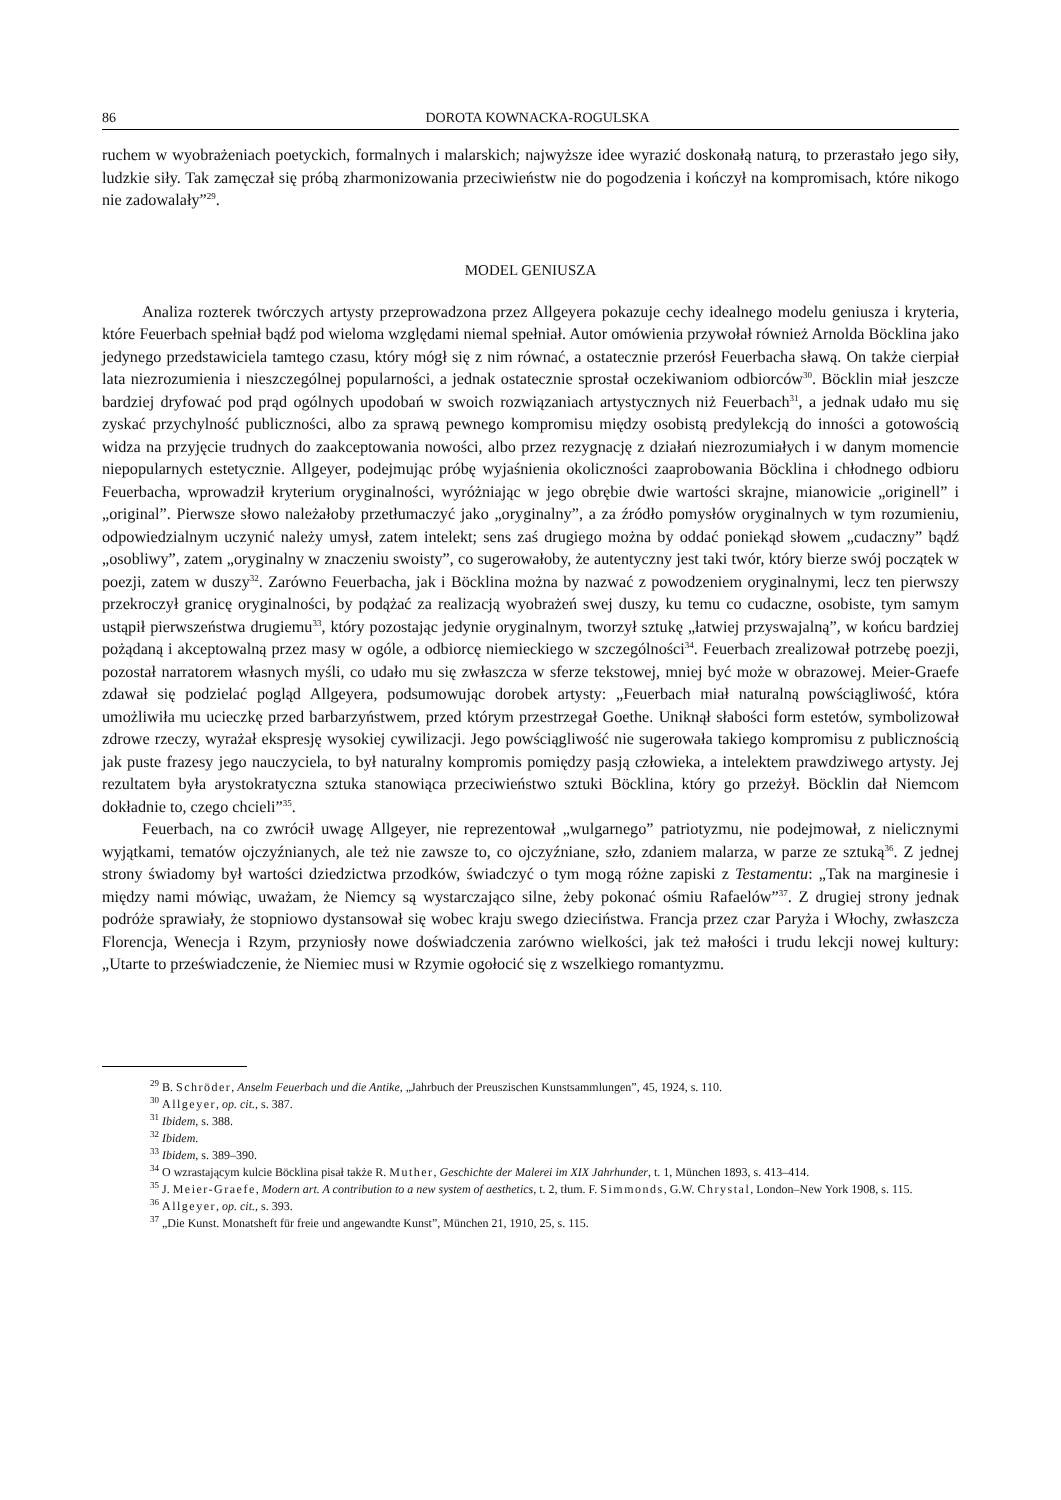86 DOROTA KOWNACKA-ROGULSKA
ruchem w wyobrażeniach poetyckich, formalnych i malarskich; najwyższe idee wyrazić doskonałą naturą, to przerastało jego siły, ludzkie siły. Tak zamęczał się próbą zharmonizowania przeciwieństw nie do pogodzenia i kończył na kompromisach, które nikogo nie zadowalały”<sup>29</sup>.
MODEL GENIUSZA
Analiza rozterek twórczych artysty przeprowadzona przez Allgeyera pokazuje cechy idealnego modelu geniusza i kryteria, które Feuerbach spełniał bądź pod wieloma względami niemal spełniał. Autor omówienia przywołał również Arnolda Böcklina jako jedynego przedstawiciela tamtego czasu, który mógł się z nim równać, a ostatecznie przerósł Feuerbacha sławą. On także cierpiał lata niezrozumienia i nieszczególnej popularności, a jednak ostatecznie sprostał oczekiwaniom odbiorców<sup>30</sup>. Böcklin miał jeszcze bardziej dryfować pod prąd ogólnych upodobań w swoich rozwiązaniach artystycznych niż Feuerbach<sup>31</sup>, a jednak udało mu się zyskać przychylność publiczności, albo za sprawą pewnego kompromisu między osobistą predylekcją do inności a gotowością widza na przyjęcie trudnych do zaakceptowania nowości, albo przez rezygnację z działań niezrozumiałych i w danym momencie niepopularnych estetycznie. Allgeyer, podejmując próbę wyjaśnienia okoliczności zaaprobowania Böcklina i chłodnego odbioru Feuerbacha, wprowadził kryterium oryginalności, wyróżniając w jego obrębie dwie wartości skrajne, mianowicie „originell” i „original”. Pierwsze słowo należałoby przetłumaczyć jako „oryginalny”, a za źródło pomysłów oryginalnych w tym rozumieniu, odpowiedzialnym uczynić należy umysł, zatem intelekt; sens zaś drugiego można by oddać poniekąd słowem „cudaczny” bądź „osobliwy”, zatem „oryginalny w znaczeniu swoisty”, co sugerowałoby, że autentyczny jest taki twór, który bierze swój początek w poezji, zatem w duszy<sup>32</sup>. Zarówno Feuerbacha, jak i Böcklina można by nazwać z powodzeniem oryginalnymi, lecz ten pierwszy przekroczył granicę oryginalności, by podążać za realizacją wyobrażeń swej duszy, ku temu co cudaczne, osobiste, tym samym ustąpił pierwszeństwa drugiemu<sup>33</sup>, który pozostając jedynie oryginalnym, tworzył sztukę „łatwiej przyswajalną”, w końcu bardziej pożądaną i akceptowalną przez masy w ogóle, a odbiorcę niemieckiego w szczególności<sup>34</sup>. Feuerbach zrealizował potrzebę poezji, pozostał narratorem własnych myśli, co udało mu się zwłaszcza w sferze tekstowej, mniej być może w obrazowej. Meier-Graefe zdawał się podzielać pogląd Allgeyera, podsumowując dorobek artysty: „Feuerbach miał naturalną powściągliwość, która umożliwiła mu ucieczkę przed barbarzyństwem, przed którym przestrzegał Goethe. Uniknął słabości form estetów, symbolizował zdrowe rzeczy, wyrażał ekspresję wysokiej cywilizacji. Jego powściągliwość nie sugerowała takiego kompromisu z publicznością jak puste frazesy jego nauczyciela, to był naturalny kompromis pomiędzy pasją człowieka, a intelektem prawdziwego artysty. Jej rezultatem była arystokratyczna sztuka stanowiąca przeciwieństwo sztuki Böcklina, który go przeżył. Böcklin dał Niemcom dokładnie to, czego chcieli”<sup>35</sup>.
Feuerbach, na co zwrócił uwagę Allgeyer, nie reprezentował „wulgarnego” patriotyzmu, nie podejmował, z nielicznymi wyjątkami, tematów ojczyźnianych, ale też nie zawsze to, co ojczyźniane, szło, zdaniem malarza, w parze ze sztuką<sup>36</sup>. Z jednej strony świadomy był wartości dziedzictwa przodków, świadczyć o tym mogą różne zapiski z Testamentu: „Tak na marginesie i między nami mówiąc, uważam, że Niemcy są wystarczająco silne, żeby pokonać ośmiu Rafaelów”<sup>37</sup>. Z drugiej strony jednak podróże sprawiały, że stopniowo dystansował się wobec kraju swego dzieciństwa. Francja przez czar Paryża i Włochy, zwłaszcza Florencja, Wenecja i Rzym, przyniosły nowe doświadczenia zarówno wielkości, jak też małości i trudu lekcji nowej kultury: „Utarte to przeświadczenie, że Niemiec musi w Rzymie ogołocić się z wszelkiego romantyzmu.
<sup>29</sup> B. Schröder, Anselm Feuerbach und die Antike, „Jahrbuch der Preuszischen Kunstsammlungen”, 45, 1924, s. 110.
<sup>30</sup> Allgeyer, op. cit., s. 387.
<sup>31</sup> Ibidem, s. 388.
<sup>32</sup> Ibidem.
<sup>33</sup> Ibidem, s. 389–390.
<sup>34</sup> O wzrastającym kulcie Böcklina pisał także R. Muther, Geschichte der Malerei im XIX Jahrhunder, t. 1, München 1893, s. 413–414.
<sup>35</sup> J. Meier-Graefe, Modern art. A contribution to a new system of aesthetics, t. 2, tłum. F. Simmonds, G.W. Chrystal, London–New York 1908, s. 115.
<sup>36</sup> Allgeyer, op. cit., s. 393.
<sup>37</sup> „Die Kunst. Monatsheft für freie und angewandte Kunst”, München 21, 1910, 25, s. 115.